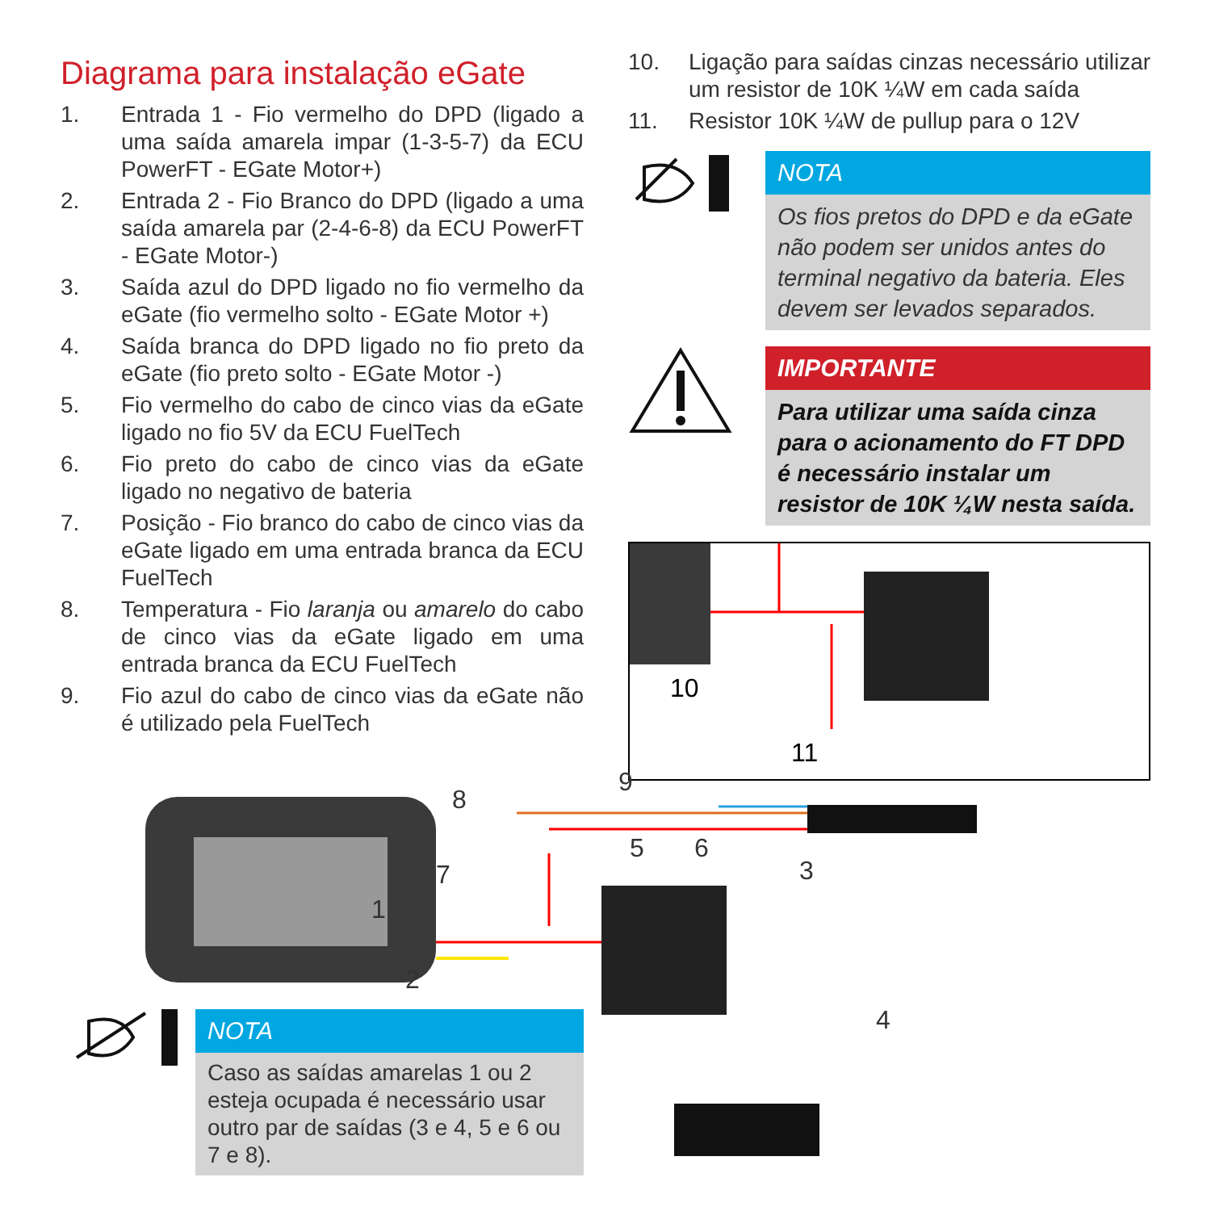Diagrama para instalação eGate
1. Entrada 1 - Fio vermelho do DPD (ligado a uma saída amarela impar (1-3-5-7) da ECU PowerFT - EGate Motor+)
2. Entrada 2 - Fio Branco do DPD (ligado a uma saída amarela par (2-4-6-8) da ECU PowerFT - EGate Motor-)
3. Saída azul do DPD ligado no fio vermelho da eGate (fio vermelho solto - EGate Motor +)
4. Saída branca do DPD ligado no fio preto da eGate (fio preto solto - EGate Motor -)
5. Fio vermelho do cabo de cinco vias da eGate ligado no fio 5V da ECU FuelTech
6. Fio preto do cabo de cinco vias da eGate ligado no negativo de bateria
7. Posição - Fio branco do cabo de cinco vias da eGate ligado em uma entrada branca da ECU FuelTech
8. Temperatura - Fio laranja ou amarelo do cabo de cinco vias da eGate ligado em uma entrada branca da ECU FuelTech
9. Fio azul do cabo de cinco vias da eGate não é utilizado pela FuelTech
10. Ligação para saídas cinzas necessário utilizar um resistor de 10K ¼W em cada saída
11. Resistor 10K ¼W de pullup para o 12V
NOTA
Os fios pretos do DPD e da eGate não podem ser unidos antes do terminal negativo da bateria. Eles devem ser levados separados.
IMPORTANTE
Para utilizar uma saída cinza para o acionamento do FT DPD é necessário instalar um resistor de 10K ¼W nesta saída.
10
11
8
9
7
5 6
3
1
2
4
NOTA
Caso as saídas amarelas 1 ou 2 esteja ocupada é necessário usar outro par de saídas (3 e 4, 5 e 6 ou 7 e 8).